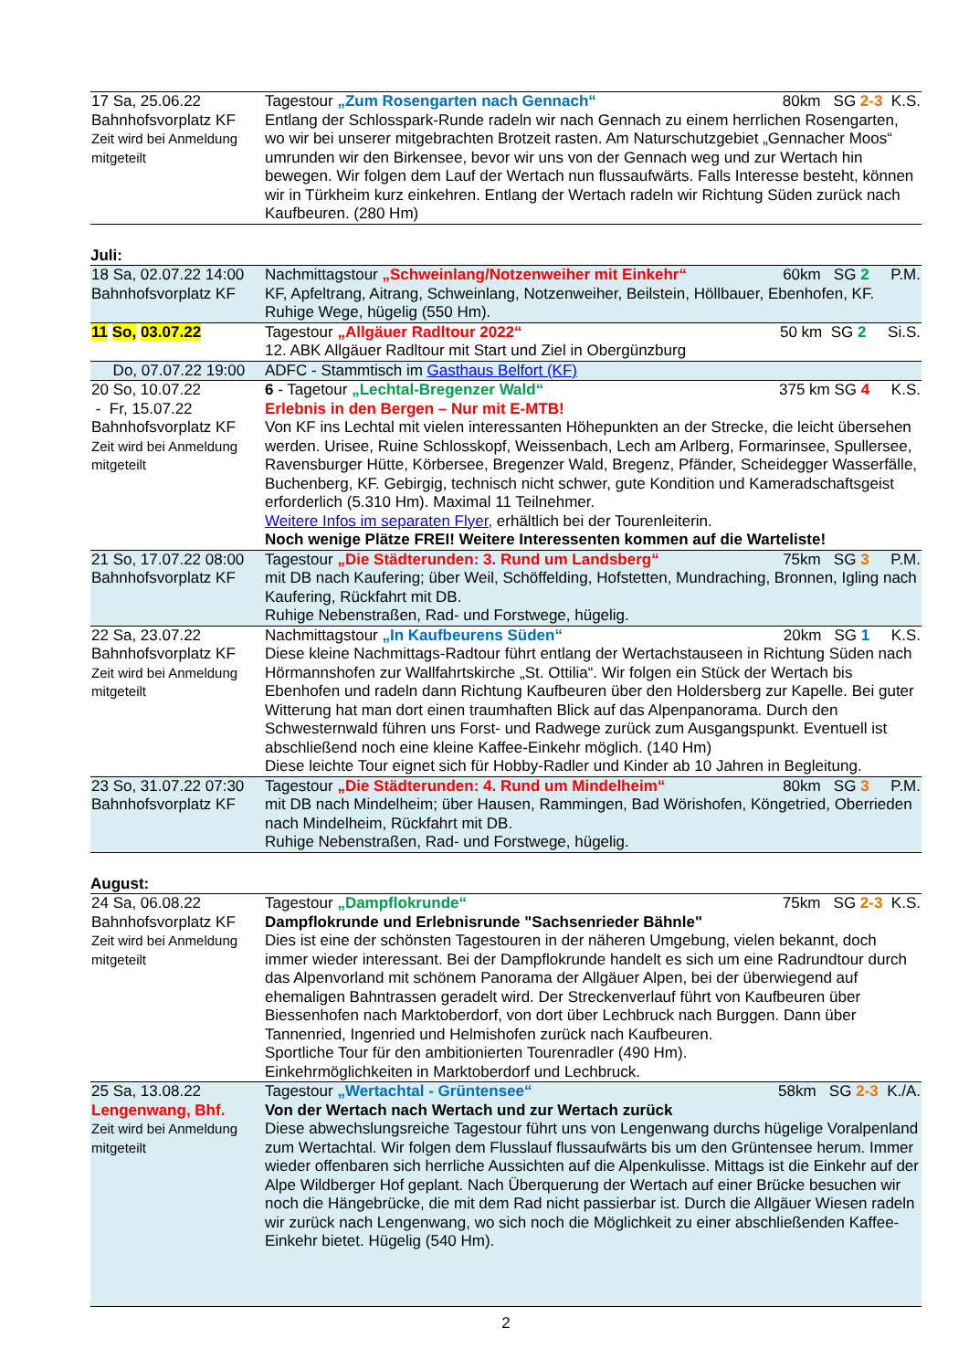| 17 Sa, 25.06.22 Bahnhofsvorplatz KF Zeit wird bei Anmeldung mitgeteilt | Tagestour „Zum Rosengarten nach Gennach“ 80km SG 2-3 K.S. Entlang der Schlosspark-Runde radeln wir nach Gennach zu einem herrlichen Rosengarten, wo wir bei unserer mitgebrachten Brotzeit rasten. Am Naturschutzgebiet „Gennacher Moos“ umrunden wir den Birkensee, bevor wir uns von der Gennach weg und zur Wertach hin bewegen. Wir folgen dem Lauf der Wertach nun flussaufwärts. Falls Interesse besteht, können wir in Türkheim kurz einkehren. Entlang der Wertach radeln wir Richtung Süden zurück nach Kaufbeuren. (280 Hm) |
Juli:
| 18 Sa, 02.07.22 14:00 Bahnhofsvorplatz KF | Nachmittagstour „Schweinlang/Notzenweiher mit Einkehr“ 60km SG 2 P.M. KF, Apfeltrang, Aitrang, Schweinlang, Notzenweiher, Beilstein, Höllbauer, Ebenhofen, KF. Ruhige Wege, hügelig (550 Hm). |
| 11 So, 03.07.22 | Tagestour „Allgäuer Radltour 2022“ 50 km SG 2 Si.S. 12. ABK Allgäuer Radltour mit Start und Ziel in Obergünzburg |
| Do, 07.07.22 19:00 | ADFC - Stammtisch im Gasthaus Belfort (KF) |
| 20 So, 10.07.22 - Fr, 15.07.22 Bahnhofsvorplatz KF Zeit wird bei Anmeldung mitgeteilt | 6 - Tagetour „Lechtal-Bregenzer Wald“ 375 km SG 4 K.S. Erlebnis in den Bergen – Nur mit E-MTB! Von KF ins Lechtal mit vielen interessanten Höhepunkten an der Strecke, die leicht übersehen werden. Urisee, Ruine Schlosskopf, Weissenbach, Lech am Arlberg, Formarinsee, Spullersee, Ravensburger Hütte, Körbersee, Bregenzer Wald, Bregenz, Pfänder, Scheidegger Wasserfälle, Buchenberg, KF. Gebirgig, technisch nicht schwer, gute Kondition und Kameradschaftsgeist erforderlich (5.310 Hm). Maximal 11 Teilnehmer. Weitere Infos im separaten Flyer, erhältlich bei der Tourenleiterin. Noch wenige Plätze FREI! Weitere Interessenten kommen auf die Warteliste! |
| 21 So, 17.07.22 08:00 Bahnhofsvorplatz KF | Tagestour „Die Städterunden: 3. Rund um Landsberg“ 75km SG 3 P.M. mit DB nach Kaufering; über Weil, Schöffelding, Hofstetten, Mundraching, Bronnen, Igling nach Kaufering, Rückfahrt mit DB. Ruhige Nebenstraßen, Rad- und Forstwege, hügelig. |
| 22 Sa, 23.07.22 Bahnhofsvorplatz KF Zeit wird bei Anmeldung mitgeteilt | Nachmittagstour „In Kaufbeurens Süden“ 20km SG 1 K.S. Diese kleine Nachmittags-Radtour führt entlang der Wertachstauseen in Richtung Süden nach Hörmannshofen zur Wallfahrtskirche „St. Ottilia“. Wir folgen ein Stück der Wertach bis Ebenhofen und radeln dann Richtung Kaufbeuren über den Holdersberg zur Kapelle. Bei guter Witterung hat man dort einen traumhaften Blick auf das Alpenpanorama. Durch den Schwesternwald führen uns Forst- und Radwege zurück zum Ausgangspunkt. Eventuell ist abschließend noch eine kleine Kaffee-Einkehr möglich. (140 Hm) Diese leichte Tour eignet sich für Hobby-Radler und Kinder ab 10 Jahren in Begleitung. |
| 23 So, 31.07.22 07:30 Bahnhofsvorplatz KF | Tagestour „Die Städterunden: 4. Rund um Mindelheim“ 80km SG 3 P.M. mit DB nach Mindelheim; über Hausen, Rammingen, Bad Wörishofen, Köngetried, Oberrieden nach Mindelheim, Rückfahrt mit DB. Ruhige Nebenstraßen, Rad- und Forstwege, hügelig. |
August:
| 24 Sa, 06.08.22 Bahnhofsvorplatz KF Zeit wird bei Anmeldung mitgeteilt | Tagestour „Dampflokrunde“ 75km SG 2-3 K.S. Dampflokrunde und Erlebnisrunde "Sachsenrieder Bähnle" Dies ist eine der schönsten Tagestouren in der näheren Umgebung, vielen bekannt, doch immer wieder interessant. Bei der Dampflokrunde handelt es sich um eine Radrundtour durch das Alpenvorland mit schönem Panorama der Allgäuer Alpen, bei der überwiegend auf ehemaligen Bahntrassen geradelt wird. Der Streckenverlauf führt von Kaufbeuren über Biessenhofen nach Marktoberdorf, von dort über Lechbruck nach Burggen. Dann über Tannenried, Ingenried und Helmishofen zurück nach Kaufbeuren. Sportliche Tour für den ambitionierten Tourenradler (490 Hm). Einkehrmöglichkeiten in Marktoberdorf und Lechbruck. |
| 25 Sa, 13.08.22 Lengenwang, Bhf. Zeit wird bei Anmeldung mitgeteilt | Tagestour „Wertachtal - Grüntensee“ 58km SG 2-3 K./A. Von der Wertach nach Wertach und zur Wertach zurück Diese abwechslungsreiche Tagestour führt uns von Lengenwang durchs hügelige Voralpenland zum Wertachtal. Wir folgen dem Flusslauf flussaufwärts bis um den Grüntensee herum. Immer wieder offenbaren sich herrliche Aussichten auf die Alpenkulisse. Mittags ist die Einkehr auf der Alpe Wildberger Hof geplant. Nach Überquerung der Wertach auf einer Brücke besuchen wir noch die Hängebrücke, die mit dem Rad nicht passierbar ist. Durch die Allgäuer Wiesen radeln wir zurück nach Lengenwang, wo sich noch die Möglichkeit zu einer abschließenden Kaffee-Einkehr bietet. Hügelig (540 Hm). |
2